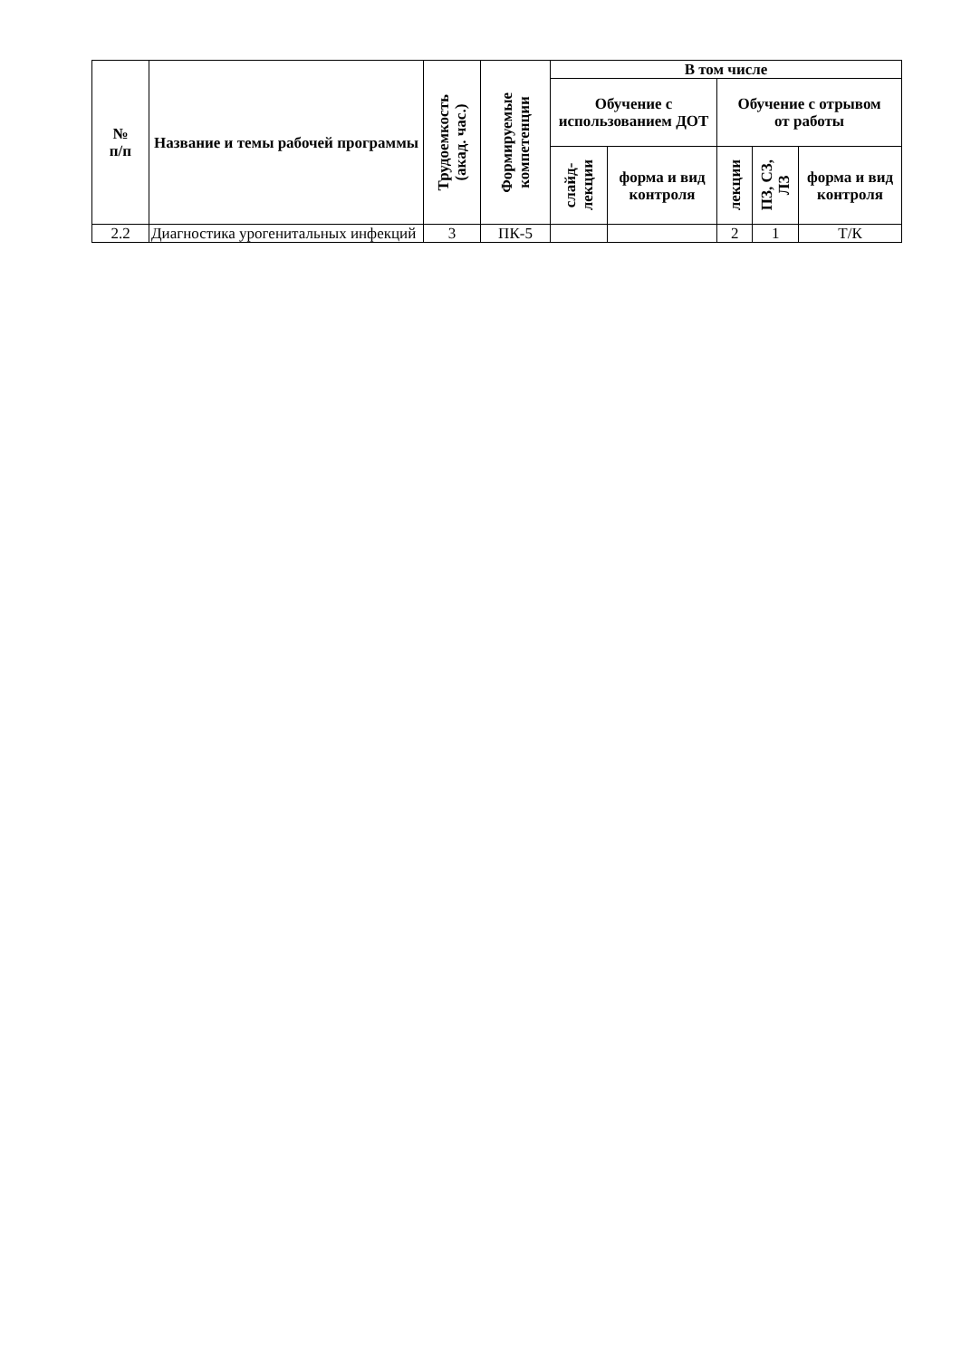| № п/п | Название и темы рабочей программы | Трудоемкость (акад. час.) | Формируемые компетенции | В том числе | | | | |
| --- | --- | --- | --- | --- | --- | --- | --- | --- |
| | | | | Обучение с использованием ДОТ | | Обучение с отрывом от работы | | |
| | | | | слайд- лекции | форма и вид контроля | лекции | ПЗ, СЗ, ЛЗ | форма и вид контроля |
| 2.2 | Диагностика урогенитальных инфекций | 3 | ПК-5 | | | 2 | 1 | Т/К |